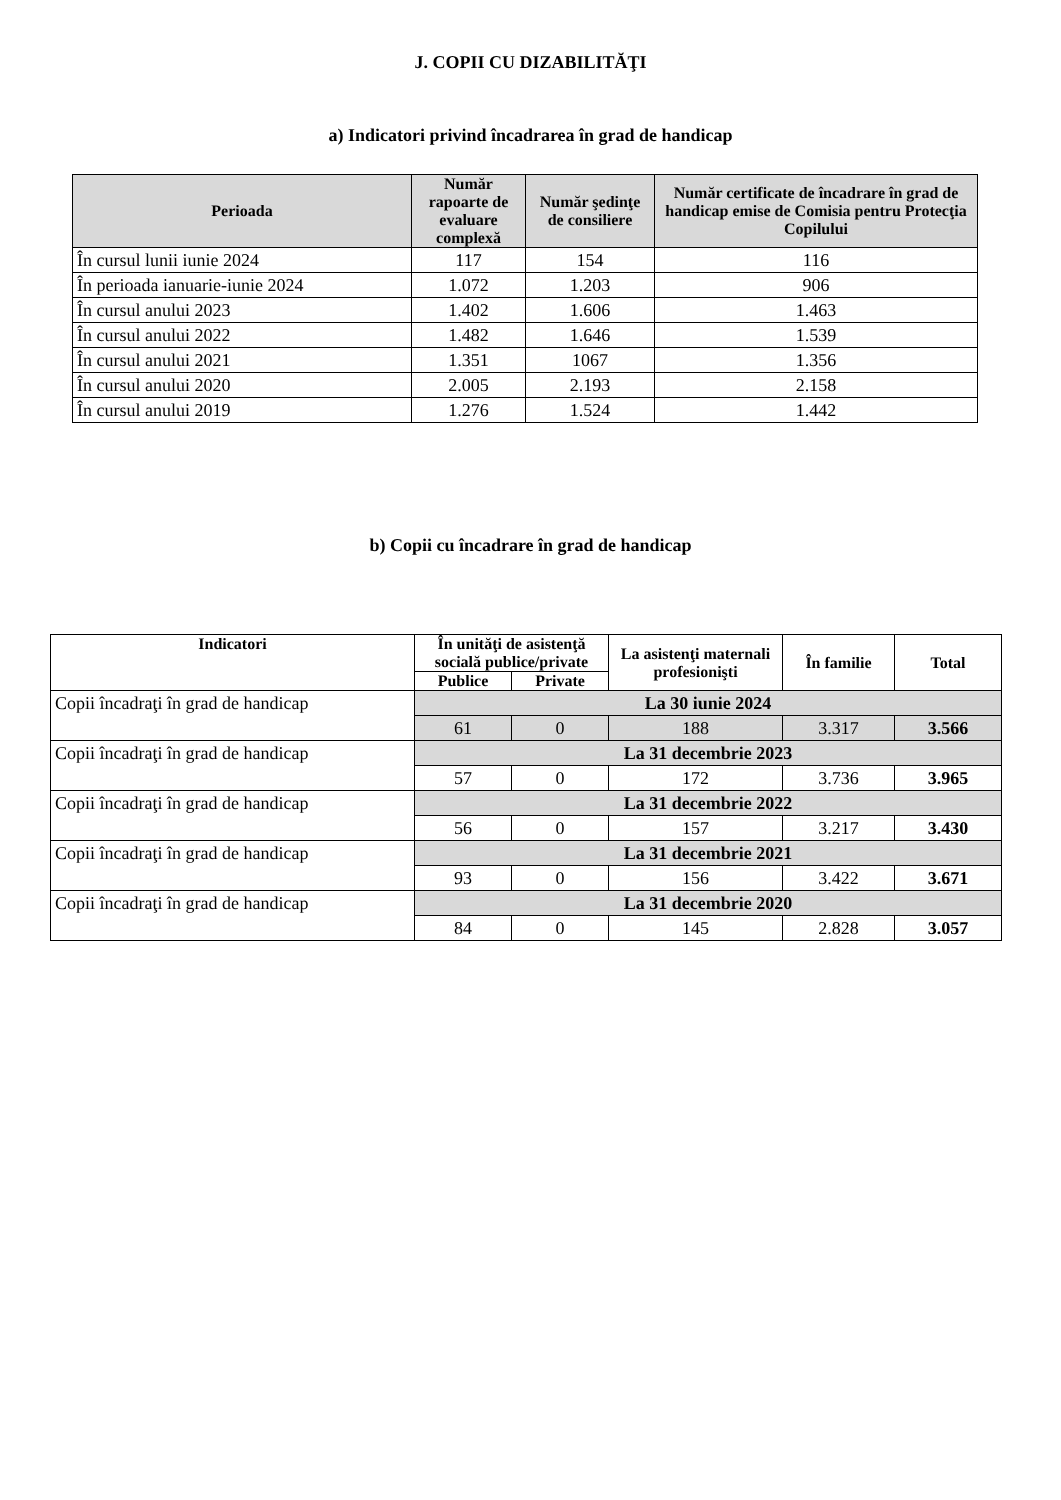J. COPII CU DIZABILITĂŢI
a) Indicatori privind încadrarea în grad de handicap
| Perioada | Număr rapoarte de evaluare complexă | Număr şedinţe de consiliere | Număr certificate de încadrare în grad de handicap emise de Comisia pentru Protecţia Copilului |
| --- | --- | --- | --- |
| În cursul lunii iunie 2024 | 117 | 154 | 116 |
| În perioada ianuarie-iunie 2024 | 1.072 | 1.203 | 906 |
| În cursul anului 2023 | 1.402 | 1.606 | 1.463 |
| În cursul anului 2022 | 1.482 | 1.646 | 1.539 |
| În cursul anului 2021 | 1.351 | 1067 | 1.356 |
| În cursul anului 2020 | 2.005 | 2.193 | 2.158 |
| În cursul anului 2019 | 1.276 | 1.524 | 1.442 |
b) Copii cu încadrare în grad de handicap
| Indicatori | În unităţi de asistenţă socială publice/private | | La asistenţi maternali profesionişti | În familie | Total |
| --- | --- | --- | --- | --- | --- |
| | Publice | Private | | | |
| Copii încadraţi în grad de handicap | La 30 iunie 2024 | | | | |
| | 61 | 0 | 188 | 3.317 | 3.566 |
| Copii încadraţi în grad de handicap | La 31 decembrie 2023 | | | | |
| | 57 | 0 | 172 | 3.736 | 3.965 |
| Copii încadraţi în grad de handicap | La 31 decembrie 2022 | | | | |
| | 56 | 0 | 157 | 3.217 | 3.430 |
| Copii încadraţi în grad de handicap | La 31 decembrie 2021 | | | | |
| | 93 | 0 | 156 | 3.422 | 3.671 |
| Copii încadraţi în grad de handicap | La 31 decembrie 2020 | | | | |
| | 84 | 0 | 145 | 2.828 | 3.057 |